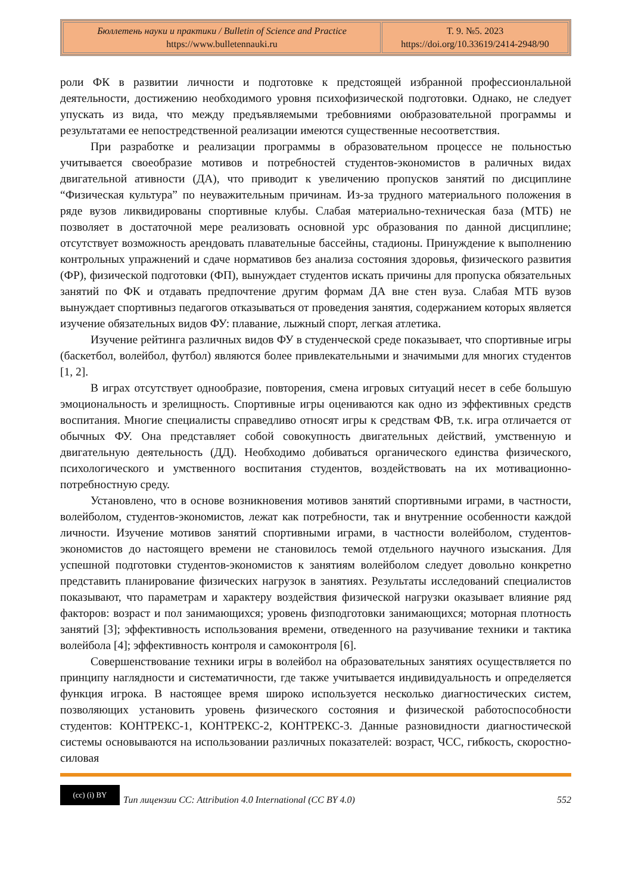| Бюллетень науки и практики / Bulletin of Science and Practice https://www.bulletennauki.ru | Т. 9. №5. 2023 https://doi.org/10.33619/2414-2948/90 |
роли ФК в развитии личности и подготовке к предстоящей избранной профессионлальной деятельности, достижению необходимого уровня психофизической подготовки. Однако, не следует упускать из вида, что между предъявляемыми требовниями оюбразовательной программы и результатами ее непостредственной реализации имеются существенные несоответствия.
При разработке и реализации программы в образовательном процессе не польностью учитывается своеобразие мотивов и потребностей студентов-экономистов в раличных видах двигательной ативности (ДА), что приводит к увеличению пропусков занятий по дисциплине “Физическая культура” по неуважительным причинам. Из-за трудного материального положения в ряде вузов ликвидированы спортивные клубы. Слабая материально-техническая база (МТБ) не позволяет в достаточной мере реализовать основной урс образования по данной дисциплине; отсутствует возможность арендовать плавательные бассейны, стадионы. Принуждение к выполнению контрольных упражнений и сдаче нормативов без анализа состояния здоровья, физического развития (ФР), физической подготовки (ФП), вынуждает студентов искать причины для пропуска обязательных занятий по ФК и отдавать предпочтение другим формам ДА вне стен вуза. Слабая МТБ вузов вынуждает спортивныз педагогов отказываться от проведения занятия, содержанием которых является изучение обязательных видов ФУ: плавание, лыжный спорт, легкая атлетика.
Изучение рейтинга различных видов ФУ в студенческой среде показывает, что спортивные игры (баскетбол, волейбол, футбол) являются более привлекательными и значимыми для многих студентов [1, 2].
В играх отсутствует однообразие, повторения, смена игровых ситуаций несет в себе большую эмоциональность и зрелищность. Спортивные игры оцениваются как одно из эффективных средств воспитания. Многие специалисты справедливо относят игры к средствам ФВ, т.к. игра отличается от обычных ФУ. Она представляет собой совокупность двигательных действий, умственную и двигательную деятельность (ДД). Необходимо добиваться органического единства физического, психологического и умственного воспитания студентов, воздействовать на их мотивационно-потребностную среду.
Установлено, что в основе возникновения мотивов занятий спортивными играми, в частности, волейболом, студентов-экономистов, лежат как потребности, так и внутренние особенности каждой личности. Изучение мотивов занятий спортивными играми, в частности волейболом, студентов-экономистов до настоящего времени не становилось темой отдельного научного изыскания. Для успешной подготовки студентов-экономистов к занятиям волейболом следует довольно конкретно представить планирование физических нагрузок в занятиях. Результаты исследований специалистов показывают, что параметрам и характеру воздействия физической нагрузки оказывает влияние ряд факторов: возраст и пол занимающихся; уровень физподготовки занимающихся; моторная плотность занятий [3]; эффективность использования времени, отведенного на разучивание техники и тактика волейбола [4]; эффективность контроля и самоконтроля [6].
Совершенствование техники игры в волейбол на образовательных занятиях осуществляется по принципу наглядности и систематичности, где также учитывается индивидуальность и определяется функция игрока. В настоящее время широко используется несколько диагностических систем, позволяющих установить уровень физического состояния и физической работоспособности студентов: КОНТРЕКС-1, КОНТРЕКС-2, КОНТРЕКС-3. Данные разновидности диагностической системы основываются на использовании различных показателей: возраст, ЧСС, гибкость, скоростно-силовая
(cc) (i) BY Тип лицензии CC: Attribution 4.0 International (CC BY 4.0) 552